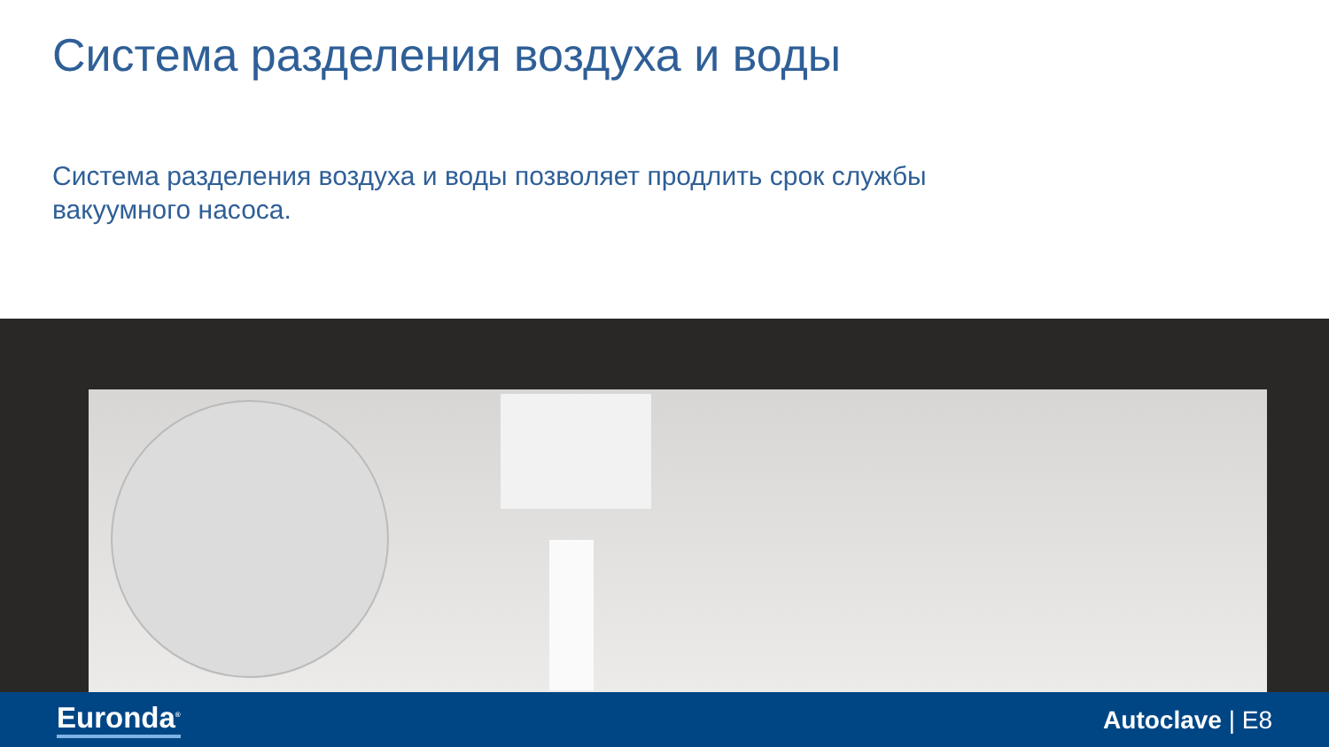Система разделения воздуха и воды
Система разделения воздуха и воды позволяет продлить срок службы вакуумного насоса.
Euronda<sup>®</sup> Autoclave | E8